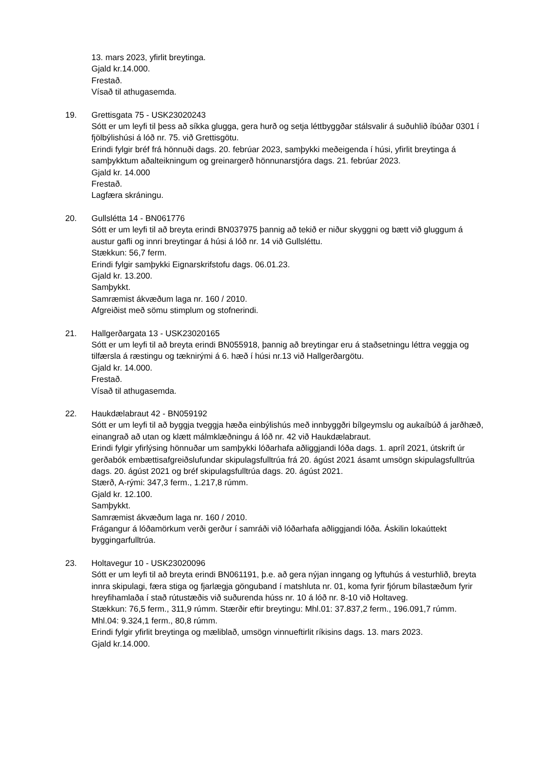13. mars 2023, yfirlit breytinga.
Gjald kr.14.000.
Frestað.
Vísað til athugasemda.
19. Grettisgata 75 - USK23020243
Sótt er um leyfi til þess að síkka glugga, gera hurð og setja léttbyggðar stálsvalir á suðuhlið íbúðar 0301 í fjölbýlishúsi á lóð nr. 75. við Grettisgötu.
Erindi fylgir bréf frá hönnuði dags. 20. febrúar 2023, samþykki meðeigenda í húsi, yfirlit breytinga á samþykktum aðalteikningum og greinargerð hönnunarstjóra dags. 21. febrúar 2023.
Gjald kr. 14.000
Frestað.
Lagfæra skráningu.
20. Gullslétta 14 - BN061776
Sótt er um leyfi til að breyta erindi BN037975 þannig að tekið er niður skyggni og bætt við gluggum á austur gafli og innri breytingar á húsi á lóð nr. 14 við Gullsléttu.
Stækkun: 56,7 ferm.
Erindi fylgir samþykki Eignarskrifstofu dags. 06.01.23.
Gjald kr. 13.200.
Samþykkt.
Samræmist ákvæðum laga nr. 160 / 2010.
Afgreiðist með sömu stimplum og stofnerindi.
21. Hallgerðargata 13 - USK23020165
Sótt er um leyfi til að breyta erindi BN055918, þannig að breytingar eru á staðsetningu léttra veggja og tilfærsla á ræstingu og tæknirými á 6. hæð í húsi nr.13 við Hallgerðargötu.
Gjald kr. 14.000.
Frestað.
Vísað til athugasemda.
22. Haukdælabraut 42 - BN059192
Sótt er um leyfi til að byggja tveggja hæða einbýlishús með innbyggðri bílgeymslu og aukaíbúð á jarðhæð, einangrað að utan og klætt málmklæðningu á lóð nr. 42 við Haukdælabraut.
Erindi fylgir yfirlýsing hönnuðar um samþykki lóðarhafa aðliggjandi lóða dags. 1. apríl 2021, útskrift úr gerðabók embættisafgreiðslufundar skipulagsfulltrúa frá 20. ágúst 2021 ásamt umsögn skipulagsfulltrúa dags. 20. ágúst 2021 og bréf skipulagsfulltrúa dags. 20. ágúst 2021.
Stærð, A-rými: 347,3 ferm., 1.217,8 rúmm.
Gjald kr. 12.100.
Samþykkt.
Samræmist ákvæðum laga nr. 160 / 2010.
Frágangur á lóðamörkum verði gerður í samráði við lóðarhafa aðliggjandi lóða. Áskilin lokaúttekt byggingarfulltrúa.
23. Holtavegur 10 - USK23020096
Sótt er um leyfi til að breyta erindi BN061191, þ.e. að gera nýjan inngang og lyftuhús á vesturhlið, breyta innra skipulagi, færa stiga og fjarlægja gönguband í matshluta nr. 01, koma fyrir fjórum bílastæðum fyrir hreyfihamlaða í stað rútustæðis við suðurenda húss nr. 10 á lóð nr. 8-10 við Holtaveg.
Stækkun: 76,5 ferm., 311,9 rúmm. Stærðir eftir breytingu: Mhl.01: 37.837,2 ferm., 196.091,7 rúmm. Mhl.04: 9.324,1 ferm., 80,8 rúmm.
Erindi fylgir yfirlit breytinga og mæliblað, umsögn vinnueftirlit ríkisins dags. 13. mars 2023.
Gjald kr.14.000.